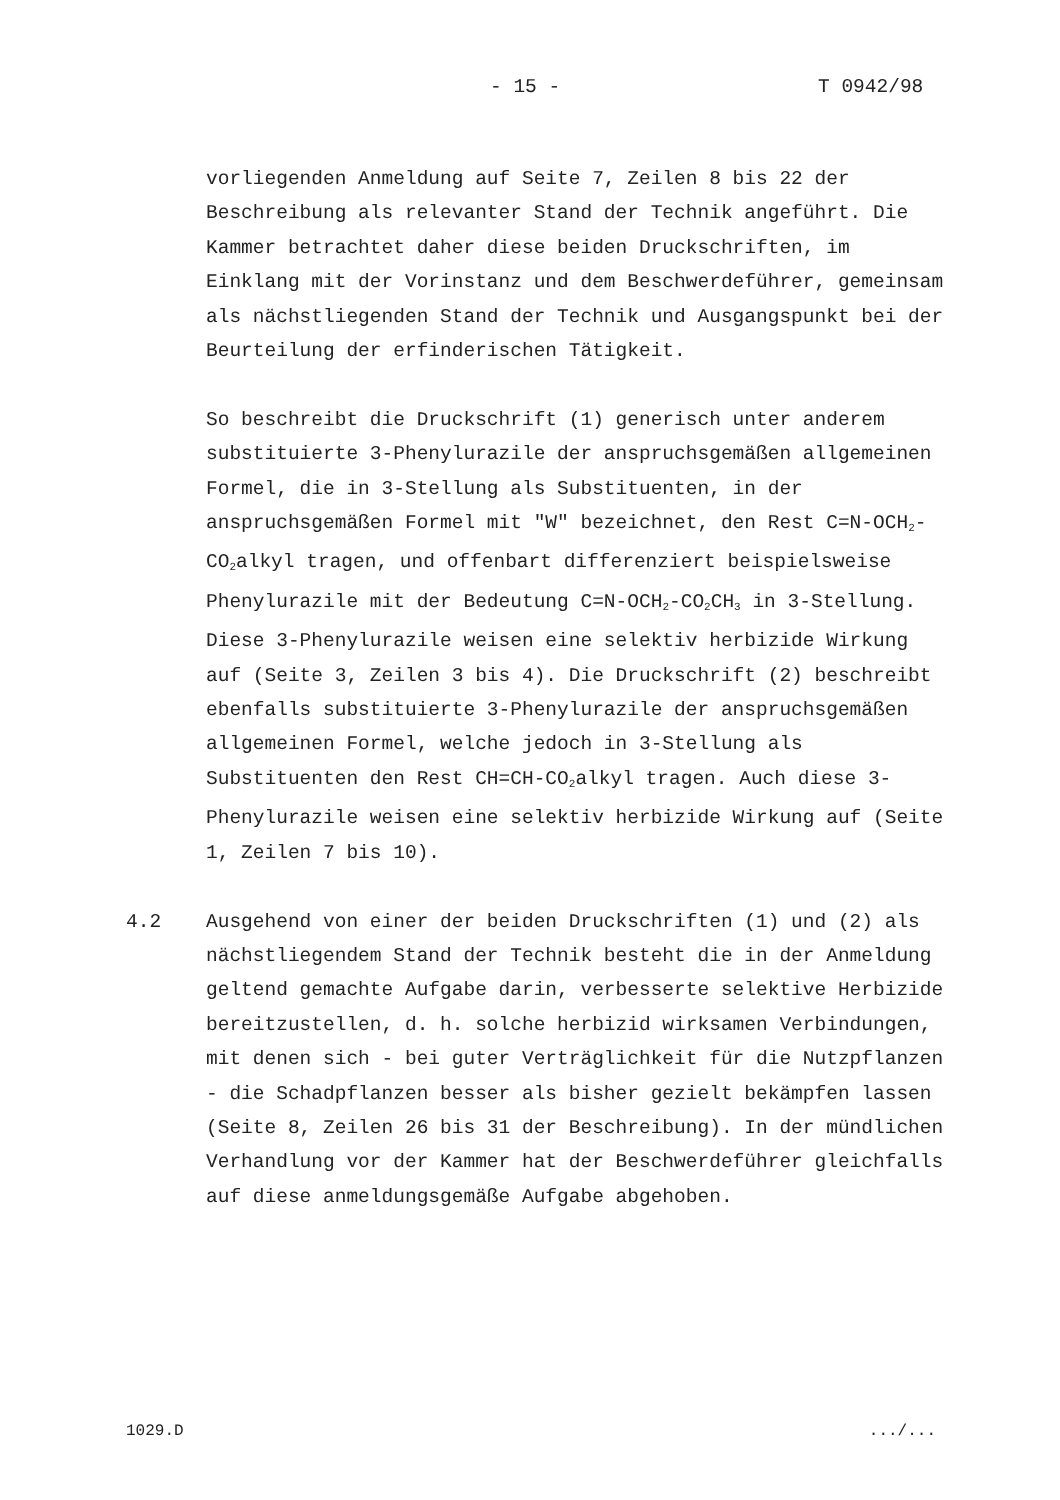- 15 - T 0942/98
vorliegenden Anmeldung auf Seite 7, Zeilen 8 bis 22 der Beschreibung als relevanter Stand der Technik angeführt. Die Kammer betrachtet daher diese beiden Druckschriften, im Einklang mit der Vorinstanz und dem Beschwerdeführer, gemeinsam als nächstliegenden Stand der Technik und Ausgangspunkt bei der Beurteilung der erfinderischen Tätigkeit.
So beschreibt die Druckschrift (1) generisch unter anderem substituierte 3-Phenylurazile der anspruchsgemäßen allgemeinen Formel, die in 3-Stellung als Substituenten, in der anspruchsgemäßen Formel mit "W" bezeichnet, den Rest C=N-OCH<sub>2</sub>-CO<sub>2</sub>alkyl tragen, und offenbart differenziert beispielsweise Phenylurazile mit der Bedeutung C=N-OCH<sub>2</sub>-CO<sub>2</sub>CH<sub>3</sub> in 3-Stellung. Diese 3-Phenylurazile weisen eine selektiv herbizide Wirkung auf (Seite 3, Zeilen 3 bis 4). Die Druckschrift (2) beschreibt ebenfalls substituierte 3-Phenylurazile der anspruchsgemäßen allgemeinen Formel, welche jedoch in 3-Stellung als Substituenten den Rest CH=CH-CO<sub>2</sub>alkyl tragen. Auch diese 3-Phenylurazile weisen eine selektiv herbizide Wirkung auf (Seite 1, Zeilen 7 bis 10).
4.2 Ausgehend von einer der beiden Druckschriften (1) und (2) als nächstliegendem Stand der Technik besteht die in der Anmeldung geltend gemachte Aufgabe darin, verbesserte selektive Herbizide bereitzustellen, d. h. solche herbizid wirksamen Verbindungen, mit denen sich - bei guter Verträglichkeit für die Nutzpflanzen - die Schadpflanzen besser als bisher gezielt bekämpfen lassen (Seite 8, Zeilen 26 bis 31 der Beschreibung). In der mündlichen Verhandlung vor der Kammer hat der Beschwerdeführer gleichfalls auf diese anmeldungsgemäße Aufgabe abgehoben.
1029.D .../...